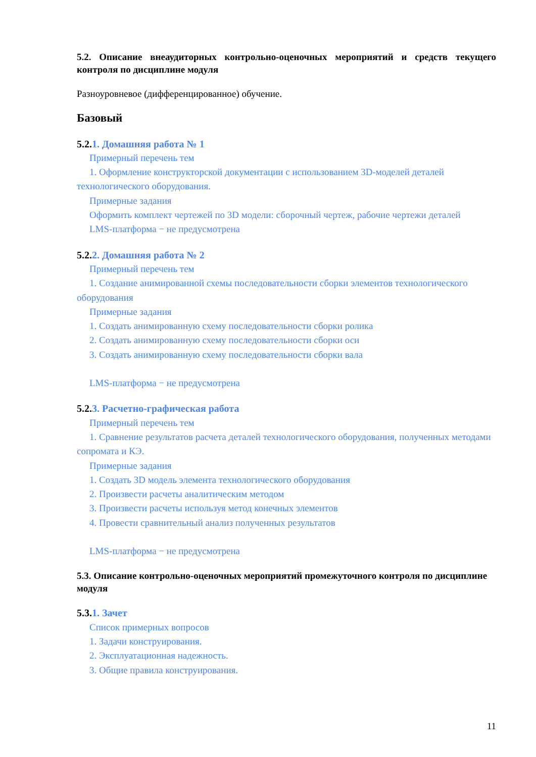5.2. Описание внеаудиторных контрольно-оценочных мероприятий и средств текущего контроля по дисциплине модуля
Разноуровневое (дифференцированное) обучение.
Базовый
5.2.1. Домашняя работа № 1
Примерный перечень тем
1. Оформление конструкторской документации с использованием 3D-моделей деталей технологического оборудования.
Примерные задания
Оформить комплект чертежей по 3D модели: сборочный чертеж, рабочие чертежи деталей
LMS-платформа − не предусмотрена
5.2.2. Домашняя работа № 2
Примерный перечень тем
1. Создание анимированной схемы последовательности сборки элементов технологического оборудования
Примерные задания
1. Создать анимированную схему последовательности сборки ролика
2. Создать анимированную схему последовательности сборки оси
3. Создать анимированную схему последовательности сборки вала
LMS-платформа − не предусмотрена
5.2.3. Расчетно-графическая работа
Примерный перечень тем
1. Сравнение результатов расчета деталей технологического оборудования, полученных методами сопромата и КЭ.
Примерные задания
1. Создать 3D модель элемента технологического оборудования
2. Произвести расчеты аналитическим методом
3. Произвести расчеты используя метод конечных элементов
4. Провести сравнительный анализ полученных результатов
LMS-платформа − не предусмотрена
5.3. Описание контрольно-оценочных мероприятий промежуточного контроля по дисциплине модуля
5.3.1. Зачет
Список примерных вопросов
1. Задачи конструирования.
2. Эксплуатационная надежность.
3. Общие правила конструирования.
11